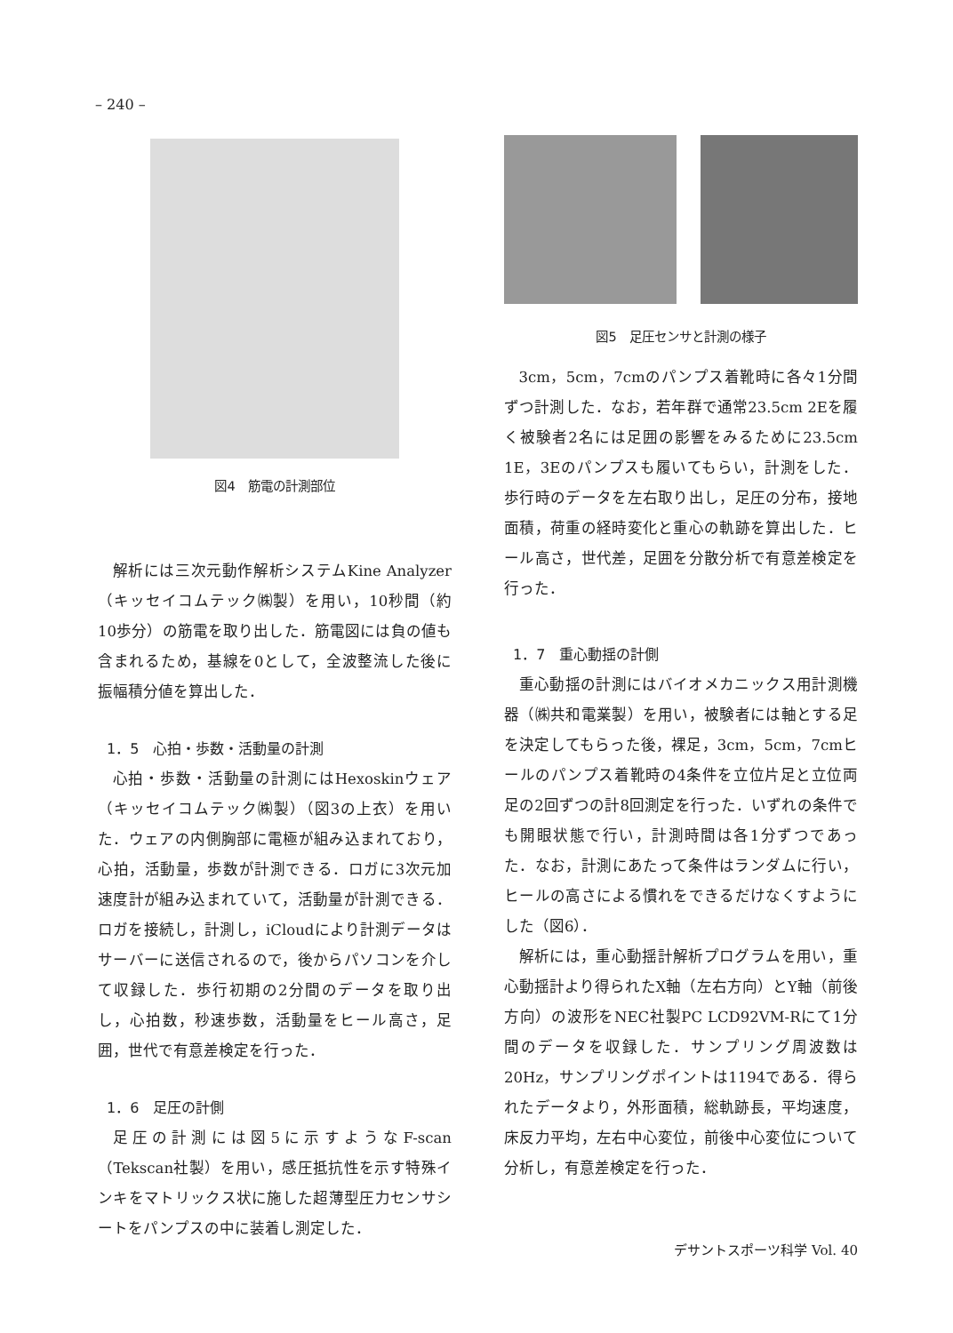– 240 –
図4　筋電の計測部位
解析には三次元動作解析システムKine Analyzer（キッセイコムテック㈱製）を用い，10秒間（約10歩分）の筋電を取り出した．筋電図には負の値も含まれるため，基線を0として，全波整流した後に振幅積分値を算出した．
1．5　心拍・歩数・活動量の計測
心拍・歩数・活動量の計測にはHexoskinウェア（キッセイコムテック㈱製）（図3の上衣）を用いた．ウェアの内側胸部に電極が組み込まれており，心拍，活動量，歩数が計測できる．ロガに3次元加速度計が組み込まれていて，活動量が計測できる．ロガを接続し，計測し，iCloudにより計測データはサーバーに送信されるので，後からパソコンを介して収録した．歩行初期の2分間のデータを取り出し，心拍数，秒速歩数，活動量をヒール高さ，足囲，世代で有意差検定を行った．
1．6　足圧の計側
足圧の計測には図5に示すようなF-scan（Tekscan社製）を用い，感圧抵抗性を示す特殊インキをマトリックス状に施した超薄型圧力センサシートをパンプスの中に装着し測定した．
図5　足圧センサと計測の様子
3cm，5cm，7cmのパンプス着靴時に各々1分間ずつ計測した．なお，若年群で通常23.5cm 2Eを履く被験者2名には足囲の影響をみるために23.5cm 1E，3Eのパンプスも履いてもらい，計測をした．歩行時のデータを左右取り出し，足圧の分布，接地面積，荷重の経時変化と重心の軌跡を算出した．ヒール高さ，世代差，足囲を分散分析で有意差検定を行った．
1．7　重心動揺の計側
重心動揺の計測にはバイオメカニックス用計測機器（㈱共和電業製）を用い，被験者には軸とする足を決定してもらった後，裸足，3cm，5cm，7cmヒールのパンプス着靴時の4条件を立位片足と立位両足の2回ずつの計8回測定を行った．いずれの条件でも開眼状態で行い，計測時間は各1分ずつであった．なお，計測にあたって条件はランダムに行い，ヒールの高さによる慣れをできるだけなくすようにした（図6）．
解析には，重心動揺計解析プログラムを用い，重心動揺計より得られたX軸（左右方向）とY軸（前後方向）の波形をNEC社製PC LCD92VM-Rにて1分間のデータを収録した．サンプリング周波数は20Hz，サンプリングポイントは1194である．得られたデータより，外形面積，総軌跡長，平均速度，床反力平均，左右中心変位，前後中心変位について分析し，有意差検定を行った．
デサントスポーツ科学 Vol. 40